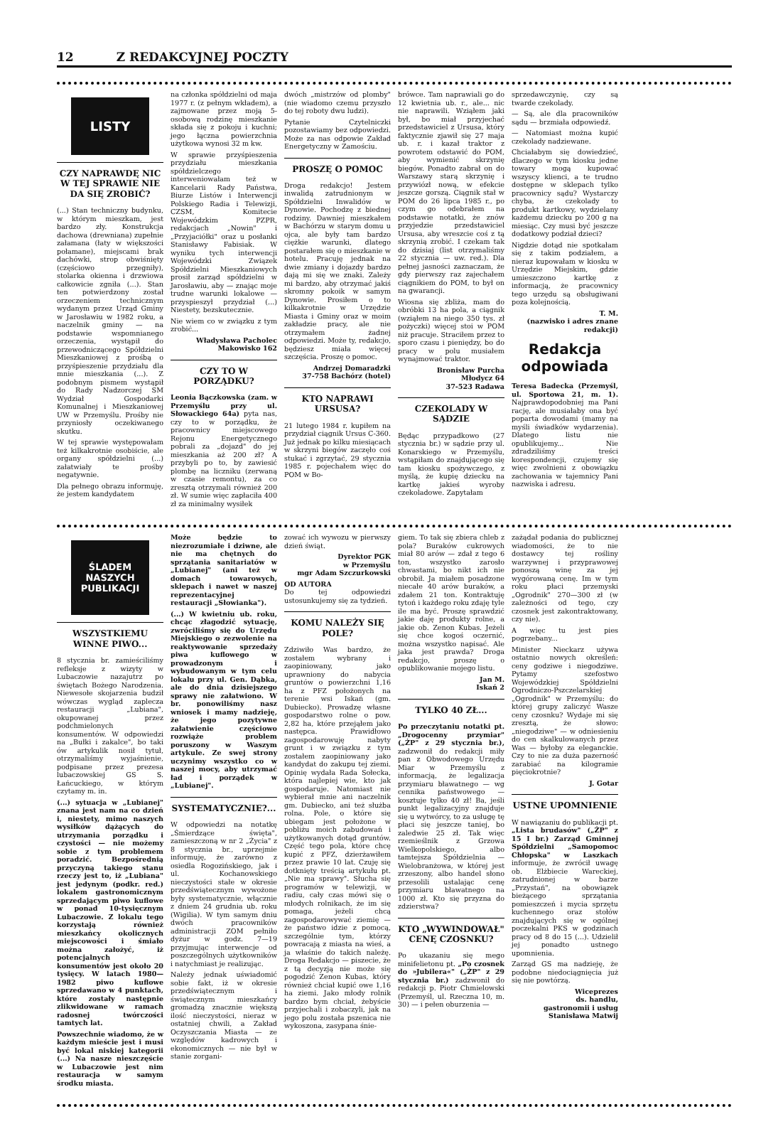12 Z REDAKCYJNEJ POCZTY
LISTY
CZY NAPRAWDĘ NIC W TEJ SPRAWIE NIE DA SIĘ ZROBIĆ?
(...) Stan techniczny budynku, w którym mieszkam, jest bardzo zły. Konstrukcja dachowa (drewniana) zupełnie załamana (łaty w większości połamane), miejscami brak dachówki, strop obwiśnięty (częściowo przegniły), stolarka okienna i drzwiowa całkowicie zgniła (...). Stan ten potwierdzony został orzeczeniem technicznym wydanym przez Urząd Gminy w Jarosławiu w 1982 roku, a naczelnik gminy — na podstawie wspomnianego orzeczenia, wystąpił do przewodniczącego Spółdzielni Mieszkaniowej z prośbą o przyśpieszenie przydziału dla mnie mieszkania (...). Z podobnym pismem wystąpił do Rady Nadzorczej SM Wydział Gospodarki Komunalnej i Mieszkaniowej UW w Przemyślu. Prośby nie przyniosły oczekiwanego skutku.
W tej sprawie występowałam też kilkakrotnie osobiście, ale organy spółdzielni (...) załatwiały te prośby negatywnie.
Dla pełnego obrazu informuję, że jestem kandydatem
na członka spółdzielni od maja 1977 r. (z pełnym wkładem), a zajmowane przez moją 5-osobową rodzinę mieszkanie składa się z pokoju i kuchni; jego łączna powierzchnia użytkowa wynosi 32 m kw.
W sprawie przyśpieszenia przydziału mieszkania spółdzielczego interweniowałam też w Kancelarii Rady Państwa, Biurze Listów i Interwencji Polskiego Radia i Telewizji, CZSM, Komitecie Wojewódzkim PZPR, redakcjach „Nowin" i „Przyjaciółki" oraz u posłanki Stanisławy Fabisiak. W wyniku tych interwencji Wojewódzki Związek Spółdzielni Mieszkaniowych prosił zarząd spółdzielni w Jarosławiu, aby — znając moje trudne warunki lokalowe — przyspieszył przydział (...) Niestety, bezskutecznie.
Nie wiem co w związku z tym zrobić...
Władysława Pacholec
Makowisko 162
CZY TO W PORZĄDKU?
Leonia Bączkowska (zam. w Przemyślu przy ul. Słowackiego 64a) pyta nas, czy to w porządku, że pracownicy miejscowego Rejonu Energetycznego pobrali za „dojazd" do jej mieszkania aż 200 zł? A przybyli po to, by zawiesić plombę na liczniku (zerwaną w czasie remontu), za co zresztą otrzymali również 200 zł. W sumie więc zapłaciła 400 zł za minimalny wysiłek
dwóch „mistrzów od plomby" (nie wiadomo czemu przyszło do tej roboty dwu ludzi).
Pytanie Czytelniczki pozostawiamy bez odpowiedzi. Może za nas odpowie Zakład Energetyczny w Zamościu.
PROSZĘ O POMOC
Droga redakcjo! Jestem inwalidą zatrudnionym w Spółdzielni Inwalidów w Dynowie. Pochodzę z biednej rodziny. Dawniej mieszkałem w Bachórzu w starym domu u ojca, ale były tam bardzo ciężkie warunki, dlatego postarałem się o mieszkanie w hotelu. Pracuję jednak na dwie zmiany i dojazdy bardzo dają mi się we znaki. Zależy mi bardzo, aby otrzymać jakiś skromny pokoik w samym Dynowie. Prosiłem o to kilkakrotnie w Urzędzie Miasta i Gminy oraz w moim zakładzie pracy, ale nie otrzymałem żadnej odpowiedzi. Może ty, redakcjo, będziesz miała więcej szczęścia. Proszę o pomoc.
Andrzej Domaradzki
37-758 Bachórz (hotel)
KTO NAPRAWI URSUSA?
21 lutego 1984 r. kupiłem na przydział ciągnik Ursus C-360. Już jednak po kilku miesiącach w skrzyni biegów zaczęło coś stukać i zgrzytać, 29 stycznia 1985 r. pojechałem więc do POM w Bo-
brówce. Tam naprawiali go do 12 kwietnia ub. r., ale... nic nie naprawili. Wziąłem jaki był, bo miał przyjechać przedstawiciel z Ursusa, który faktycznie zjawił się 27 maja ub. r. i kazał traktor z powrotem odstawić do POM, aby wymienić skrzynię biegów. Ponadto zabrał on do Warszawy starą skrzynię i przywiózł nową, w efekcie jeszcze gorszą. Ciągnik stał w POM do 26 lipca 1985 r., po czym go odebrałem na podstawie notatki, że znów przyjedzie przedstawiciel Ursusa, aby wreszcie coś z tą skrzynią zrobić. I czekam tak do dzisiaj (list otrzymaliśmy 22 stycznia — uw. red.). Dla pełnej jasności zaznaczam, że gdy pierwszy raz zajechałem ciągnikiem do POM, to był on na gwarancji.
Wiosna się zbliża, mam do obróbki 13 ha pola, a ciągnik (wziąłem na niego 350 tys. zł pożyczki) więcej stoi w POM niż pracuje. Straciłem przez to sporo czasu i pieniędzy, bo do pracy w polu musiałem wynajmować traktor.
Bronisław Purcha
Młodycz 64
37-523 Radawa
CZEKOLADY W SĄDZIE
Będąc przypadkowo (27 stycznia br.) w sądzie przy ul. Konarskiego w Przemyślu, wstąpiłam do znajdującego się tam kiosku spożywczego, z myślą, że kupię dziecku na kartkę jakieś wyroby czekoladowe. Zapytałam
sprzedawczynię, czy są twarde czekolady.
— Są, ale dla pracowników sądu — brzmiała odpowiedź.
— Natomiast można kupić czekolady nadziewane.
Chciałabym się dowiedzieć, dlaczego w tym kiosku jedne towary mogą kupować wszyscy klienci, a te trudno dostępne w sklepach tylko pracownicy sądu? Wystarczy chyba, że czekolady to produkt kartkowy, wydzielany każdemu dziecku po 200 g na miesiąc. Czy musi być jeszcze dodatkowy podział dzieci?
Nigdzie dotąd nie spotkałam się z takim podziałem, a nieraz kupowałam w kiosku w Urzędzie Miejskim, gdzie umieszczono kartkę z informacją, że pracownicy tego urzędu są obsługiwani poza kolejnością.
T. M.
(nazwisko i adres znane redakcji)
Redakcja odpowiada
Teresa Badecka (Przemyśl, ul. Sportowa 21, m. 1). Najprawdopodobniej ma Pani rację, ale musiałaby ona być poparta dowodami (mamy na myśli świadków wydarzenia). Dlatego listu nie opublikujemy... Nie zdradziliśmy treści korespondencji, czujemy się więc zwolnieni z obowiązku zachowania w tajemnicy Pani nazwiska i adresu.
ŚLADEM NASZYCH PUBLIKACJI
WSZYSTKIEMU WINNE PIWO...
8 stycznia br. zamieściliśmy refleksje z wizyty w Lubaczowie nazajutrz po świętach Bożego Narodzenia. Niewesołe skojarzenia budził wówczas wygląd zaplecza restauracji „Lubiana", okupowanej przez podchmielonych konsumentów. W odpowiedzi na „Bułki i zakalce", bo taki ów artykulik nosił tytuł, otrzymaliśmy wyjaśnienie, podpisane przez prezesa lubaczowskiej GS S. Łańcuckiego, w którym czytamy m. in.
(...) sytuacja w „Lubianej" znana jest nam na co dzień i, niestety, mimo naszych wysiłków dążących do utrzymania porządku i czystości — nie możemy sobie z tym problemem poradzić. Bezpośrednią przyczyną takiego stanu rzeczy jest to, iż „Lubiana" jest jedynym (podkr. red.) lokalem gastronomicznym sprzedającym piwo kuflowe w ponad 10-tysięcznym Lubaczowie. Z lokalu tego korzystają również mieszkańcy okolicznych miejscowości i śmiało można założyć, iż potencjalnych konsumentów jest około 20 tysięcy. W latach 1980—1982 piwo kuflowe sprzedawano w 4 punktach, które zostały następnie zlikwidowane w ramach radosnej twórczości tamtych lat.
Powszechnie wiadomo, że w każdym mieście jest i musi być lokal niskiej kategorii (...) Na nasze nieszczęście w Lubaczowie jest nim restauracja w samym środku miasta.
Może będzie to niezrozumiałe i dziwne, ale nie ma chętnych do sprzątania sanitariatów w „Lubianej" (ani też w domach towarowych, sklepach i nawet w naszej reprezentacyjnej restauracji „Słowianka").
(...) W kwietniu ub. roku, chcąc złagodzić sytuację, zwróciliśmy się do Urzędu Miejskiego o zezwolenie na reaktywowanie sprzedaży piwa kuflowego w prowadzonym i wybudowanym w tym celu lokalu przy ul. Gen. Dąbka, ale do dnia dzisiejszego sprawy nie załatwiono. W br. ponowiliśmy nasz wniosek i mamy nadzieję, że jego pozytywne załatwienie częściowo rozwiąże problem poruszony w Waszym artykule. Ze swej strony uczynimy wszystko co w naszej mocy, aby utrzymać ład i porządek w „Lubianej".
SYSTEMATYCZNIE?...
W odpowiedzi na notatkę „Śmierdzące święta", zamieszczoną w nr 2 „Życia" z 8 stycznia br., uprzejmie informuję, że zarówno z osiedla Rogozińskiego, jak i ul. Kochanowskiego nieczystości stałe w okresie przedświątecznym wywożone były systematycznie, włącznie z dniem 24 grudnia ub. roku (Wigilia). W tym samym dniu dwóch pracowników administracji ZOM pełniło dyżur w godz. 7—19 przyjmując interwencje od poszczególnych użytkowników i natychmiast je realizując.
Należy jednak uświadomić sobie fakt, iż w okresie przedświątecznym i świątecznym mieszkańcy gromadzą znacznie większą ilość nieczystości, nieraz w ostatniej chwili, a Zakład Oczyszczania Miasta — ze względów kadrowych i ekonomicznych — nie był w stanie zorgani-
zować ich wywozu w pierwszy dzień świąt.
Dyrektor PGK
w Przemyślu
mgr Adam Szczurkowski
OD AUTORA
Do tej odpowiedzi ustosunkujemy się za tydzień.
KOMU NALEŻY SIĘ POLE?
Zdziwiło Was bardzo, że zostałem wybrany i zaopiniowany, jako uprawniony do nabycia gruntów o powierzchni 1,16 ha z PFZ położonych na terenie wsi Iskań (gm. Dubiecko). Prowadzę własne gospodarstwo rolne o pow. 2,82 ha, które przejąłem jako następca. Prawidłowo zagospodarowuję nabyty grunt i w związku z tym zostałem zaopiniowany jako kandydat do zakupu tej ziemi. Opinię wydała Rada Sołecka, która najlepiej wie, kto jak gospodaruje. Natomiast nie wybierał mnie ani naczelnik gm. Dubiecko, ani też służba rolna. Pole, o które się ubiegam jest położone w pobliżu moich zabudowań i użytkowanych dotąd gruntów. Część tego pola, które chcę kupić z PFZ, dzierżawiłem przez prawie 10 lat. Czuję się dotknięty treścią artykułu pt. „Nie ma sprawy". Słucha się programów w telewizji, w radiu, cały czas mówi się o młodych rolnikach, że im się pomaga, jeżeli chcą zagospodarowywać ziemię — że państwo idzie z pomocą, szczególnie tym, którzy powracają z miasta na wieś, a ja właśnie do takich należę. Droga Redakcjo — piszecie, że z tą decyzją nie może się pogodzić Zenon Kubas, który również chciał kupić owe 1,16 ha ziemi. Jako młody rolnik bardzo bym chciał, żebyście przyjechali i zobaczyli, jak na jego polu została pszenica nie wykoszona, zasypana śnie-
giem. To tak się zbiera chleb z pola? Buraków cukrowych miał 80 arów — zdał z tego 6 ton, wszystko zarosło chwastami, bo nikt ich nie obrobił. Ja miałem posadzone niecałe 40 arów buraków, a zdałem 21 ton. Kontraktuję tytoń i każdego roku zdaję tyle ile ma być. Proszę sprawdzić jakie daję produkty rolne, a jakie ob. Zenon Kubas. Jeżeli się chce kogoś oczernić, można wszystko napisać. Ale jaka jest prawda? Droga redakcjo, proszę o opublikowanie mojego listu.
Jan M.
Iskań 2
TYLKO 40 ZŁ...
Po przeczytaniu notatki pt. „Drogocenny przymiar" („ŻP" z 29 stycznia br.), zadzwonił do redakcji miły pan z Obwodowego Urzędu Miar w Przemyślu z informacją, że legalizacja przymiaru bławatnego — wg cennika państwowego — kosztuje tylko 40 zł! Ba, jeśli punkt legalizacyjny znajduje się u wytwórcy, to za usługę tę płaci się jeszcze taniej, bo zaledwie 25 zł. Tak więc rzemieślnik z Grzowa Wielkopolskiego, albo tamtejsza Spółdzielnia — Wielobranżowa, w której jest zrzeszony, albo handel słono przesolili ustalając cenę przymiaru bławatnego na 1000 zł. Kto się przyzna do zdzierstwa?
KTO „WYWINDOWAŁ" CENĘ CZOSNKU?
Po ukazaniu się mego minifelietonu pt. „Po czosnek do »Jubilera«" („ŻP" z 29 stycznia br.) zadzwonił do redakcji p. Piotr Chmielowski (Przemyśl, ul. Rzeczna 10, m. 30) — i pełen oburzenia —
zażądał podania do publicznej wiadomości, że to nie dostawcy tej rośliny warzywnej i przyprawowej ponoszą winę za jej wygórowaną cenę. Im w tym roku płaci przemyski „Ogrodnik" 270—300 zł (w zależności od tego, czy czosnek jest zakontraktowany, czy nie).
A więc tu jest pies pogrzebany...
Minister Nieckarz używa ostatnio nowych określeń: ceny godziwe i niegodziwe. Pytamy szefostwo Wojewódzkiej Spółdzielni Ogrodniczo-Pszczelarskiej „Ogrodnik" w Przemyślu: do której grupy zaliczyć Wasze ceny czosnku? Wydaje mi się zresztą, że słowo: „niegodziwe" — w odniesieniu do cen skalkulowanych przez Was — byłoby za eleganckie. Czy to nie za duża pazerność zarabiać na kilogramie pięciokrotnie?
J. Gotar
USTNE UPOMNIENIE
W nawiązaniu do publikacji pt. „Lista brudasów" („ŻP" z 15 I br.) Zarząd Gminnej Spółdzielni „Samopomoc Chłopska" w Laszkach informuje, że zwrócił uwagę ob. Elżbiecie Wareckiej, zatrudnionej w barze „Przystań", na obowiązek bieżącego sprzątania pomieszczeń i mycia sprzętu kuchennego oraz stołów znajdujących się w ogólnej poczekalni PKS w godzinach pracy od 8 do 15 (...). Udzielił jej ponadto ustnego upomnienia.
Zarząd GS ma nadzieję, że podobne niedociągnięcia już się nie powtórzą.
Wiceprezes
ds. handlu,
gastronomii i usług
Stanisława Matwij